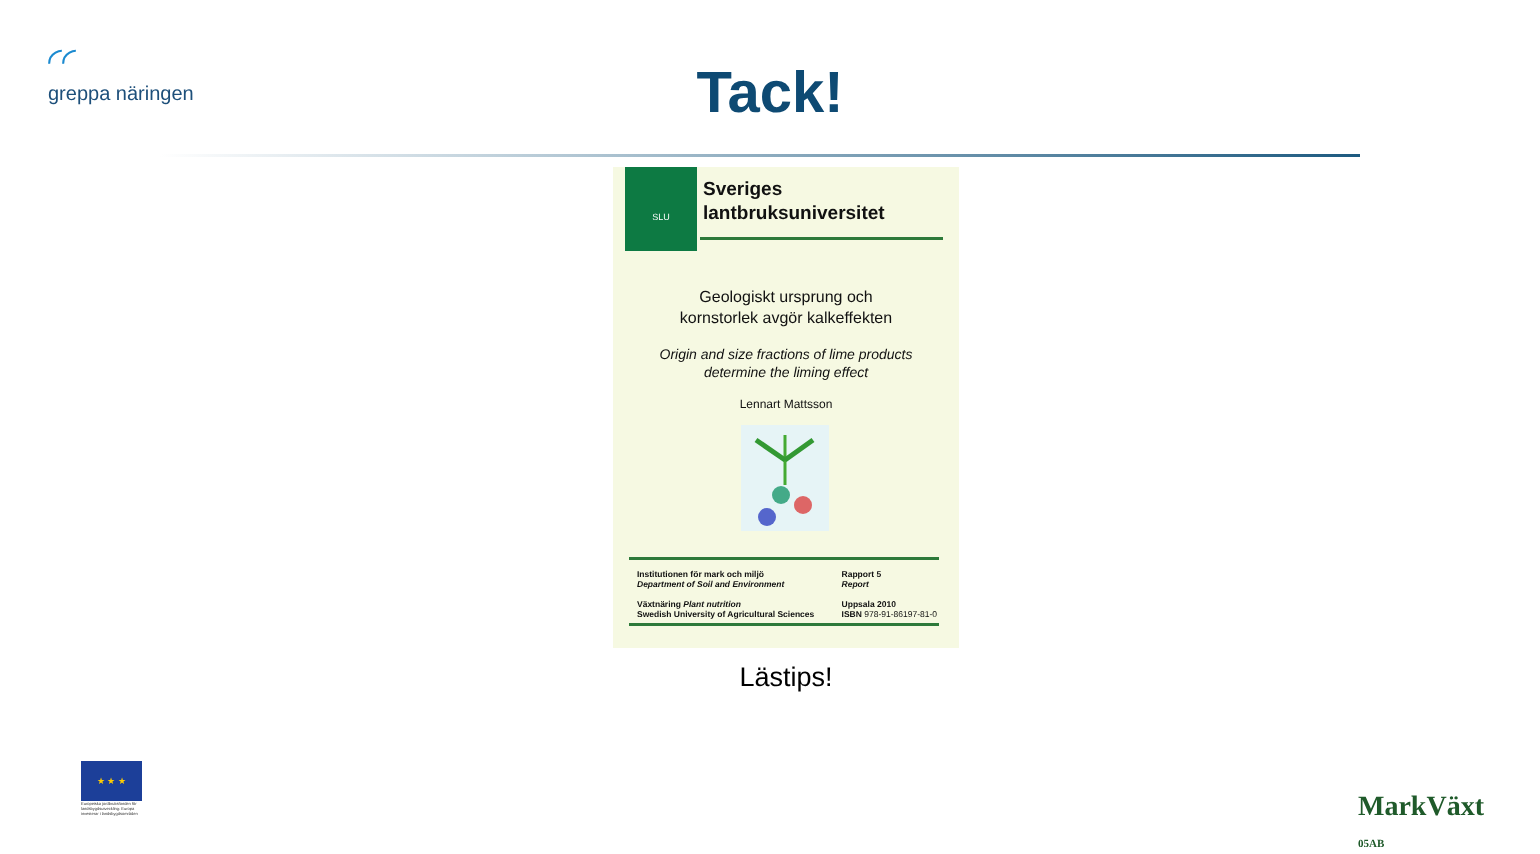◜◜
greppa näringen
Tack!
SLU
Sveriges
lantbruksuniversitet
Geologiskt ursprung och
kornstorlek avgör kalkeffekten
Origin and size fractions of lime products
determine the liming effect
Lennart Mattsson
Institutionen för mark och miljö
Department of Soil and Environment
Växtnäring Plant nutrition
Swedish University of Agricultural Sciences
Rapport 5
Report
Uppsala 2010
ISBN 978-91-86197-81-0
Lästips!
★ ★ ★
Europeiska jordbruksfonden för landsbygdsutveckling: Europa investerar i landsbygdsområden
MarkVäxt
05AB